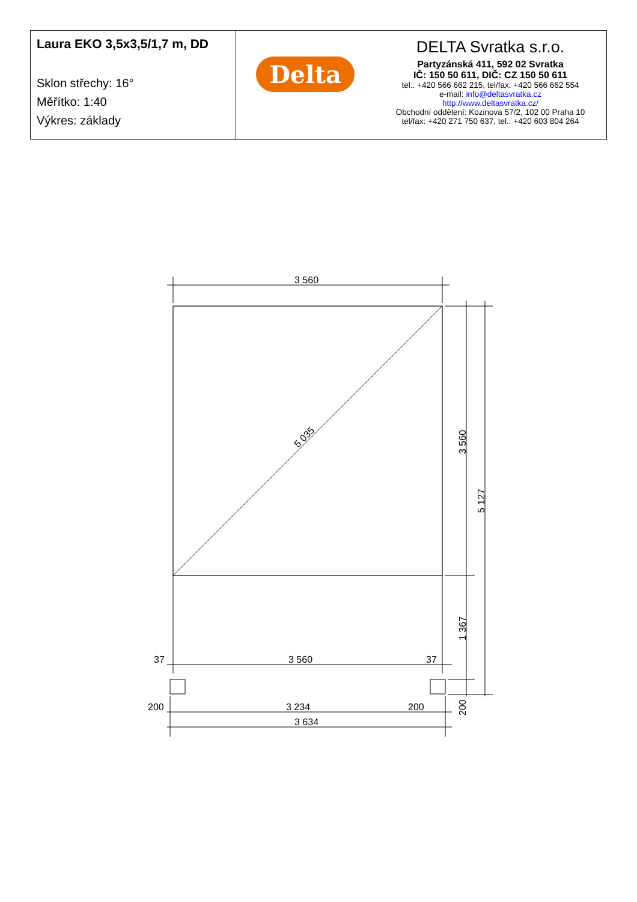Laura EKO 3,5x3,5/1,7 m, DD
Sklon střechy: 16°
Měřítko: 1:40
Výkres: základy
Delta
DELTA Svratka s.r.o.
Partyzánská 411, 592 02 Svratka
IČ: 150 50 611, DIČ: CZ 150 50 611
tel.: +420 566 662 215, tel/fax: +420 566 662 554
e-mail: info@deltasvratka.cz
http://www.deltasvratka.cz/
Obchodní oddělení: Kozinova 57/2, 102 00 Praha 10
tel/fax: +420 271 750 637, tel.: +420 603 804 264
3 560
3 560
37
37
200
3 234
200
3 634
5 035
3 560
5 127
1 367
200